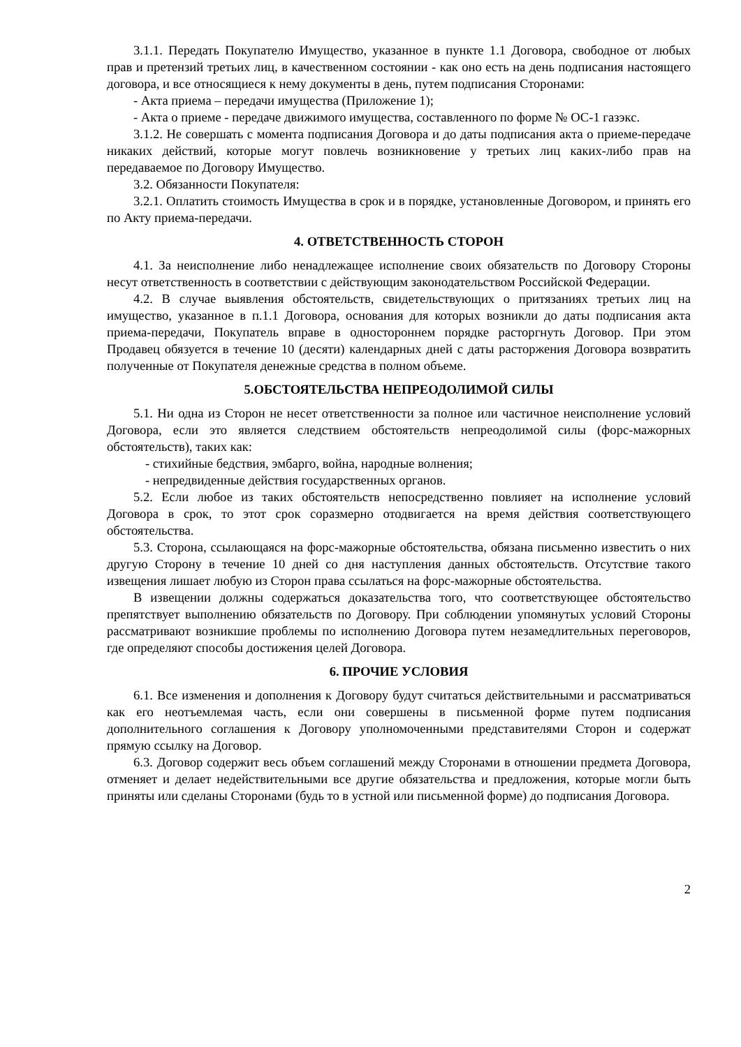3.1.1. Передать Покупателю Имущество, указанное в пункте 1.1 Договора, свободное от любых прав и претензий третьих лиц, в качественном состоянии - как оно есть на день подписания настоящего договора, и все относящиеся к нему документы в день, путем подписания Сторонами:
- Акта приема – передачи имущества (Приложение 1);
- Акта о приеме - передаче движимого имущества, составленного по форме № ОС-1 газэкс.
3.1.2. Не совершать с момента подписания Договора и до даты подписания акта о приеме-передаче никаких действий, которые могут повлечь возникновение у третьих лиц каких-либо прав на передаваемое по Договору Имущество.
3.2. Обязанности Покупателя:
3.2.1. Оплатить стоимость Имущества в срок и в порядке, установленные Договором, и принять его по Акту приема-передачи.
4. ОТВЕТСТВЕННОСТЬ СТОРОН
4.1. За неисполнение либо ненадлежащее исполнение своих обязательств по Договору Стороны несут ответственность в соответствии с действующим законодательством Российской Федерации.
4.2. В случае выявления обстоятельств, свидетельствующих о притязаниях третьих лиц на имущество, указанное в п.1.1 Договора, основания для которых возникли до даты подписания акта приема-передачи, Покупатель вправе в одностороннем порядке расторгнуть Договор. При этом Продавец обязуется в течение 10 (десяти) календарных дней с даты расторжения Договора возвратить полученные от Покупателя денежные средства в полном объеме.
5.ОБСТОЯТЕЛЬСТВА НЕПРЕОДОЛИМОЙ СИЛЫ
5.1. Ни одна из Сторон не несет ответственности за полное или частичное неисполнение условий Договора, если это является следствием обстоятельств непреодолимой силы (форс-мажорных обстоятельств), таких как:
- стихийные бедствия, эмбарго, война, народные волнения;
- непредвиденные действия государственных органов.
5.2. Если любое из таких обстоятельств непосредственно повлияет на исполнение условий Договора в срок, то этот срок соразмерно отодвигается на время действия соответствующего обстоятельства.
5.3. Сторона, ссылающаяся на форс-мажорные обстоятельства, обязана письменно известить о них другую Сторону в течение 10 дней со дня наступления данных обстоятельств. Отсутствие такого извещения лишает любую из Сторон права ссылаться на форс-мажорные обстоятельства.
В извещении должны содержаться доказательства того, что соответствующее обстоятельство препятствует выполнению обязательств по Договору. При соблюдении упомянутых условий Стороны рассматривают возникшие проблемы по исполнению Договора путем незамедлительных переговоров, где определяют способы достижения целей Договора.
6. ПРОЧИЕ УСЛОВИЯ
6.1. Все изменения и дополнения к Договору будут считаться действительными и рассматриваться как его неотъемлемая часть, если они совершены в письменной форме путем подписания дополнительного соглашения к Договору уполномоченными представителями Сторон и содержат прямую ссылку на Договор.
6.3. Договор содержит весь объем соглашений между Сторонами в отношении предмета Договора, отменяет и делает недействительными все другие обязательства и предложения, которые могли быть приняты или сделаны Сторонами (будь то в устной или письменной форме) до подписания Договора.
2